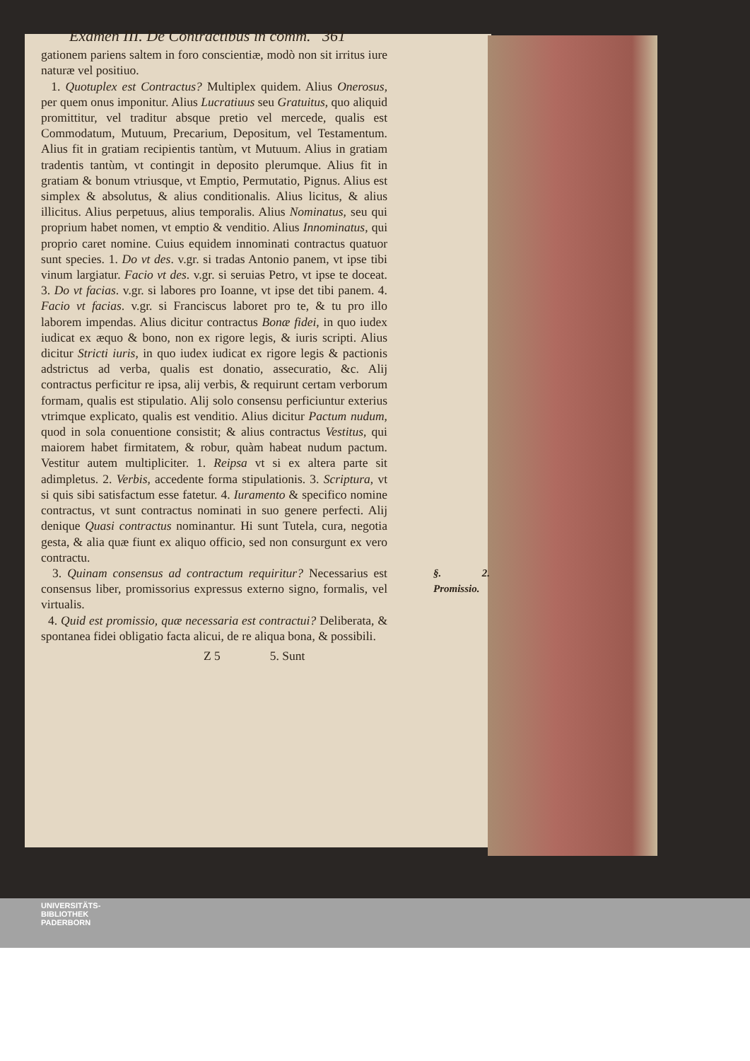Examen III. De Contractibus in comm. 361
gationem pariens saltem in foro conscientiæ, modò non sit irritus iure naturæ vel positiuo.
1. Quotuplex est Contractus? Multiplex quidem. Alius Onerosus, per quem onus imponitur. Alius Lucratiuus seu Gratuitus, quo aliquid promittitur, vel traditur absque pretio vel mercede, qualis est Commodatum, Mutuum, Precarium, Depositum, vel Testamentum. Alius fit in gratiam recipientis tantùm, vt Mutuum. Alius in gratiam tradentis tantùm, vt contingit in deposito plerumque. Alius fit in gratiam & bonum vtriusque, vt Emptio, Permutatio, Pignus. Alius est simplex & absolutus, & alius conditionalis. Alius licitus, & alius illicitus. Alius perpetuus, alius temporalis. Alius Nominatus, seu qui proprium habet nomen, vt emptio & venditio. Alius Innominatus, qui proprio caret nomine. Cuius equidem innominati contractus quatuor sunt species. 1. Do vt des. v.gr. si tradas Antonio panem, vt ipse tibi vinum largiatur. Facio vt des. v.gr. si seruias Petro, vt ipse te doceat. 3. Do vt facias. v.gr. si labores pro Ioanne, vt ipse det tibi panem. 4. Facio vt facias. v.gr. si Franciscus laboret pro te, & tu pro illo laborem impendas. Alius dicitur contractus Bonæ fidei, in quo iudex iudicat ex æquo & bono, non ex rigore legis, & iuris scripti. Alius dicitur Stricti iuris, in quo iudex iudicat ex rigore legis & pactionis adstrictus ad verba, qualis est donatio, assecuratio, &c. Alij contractus perficitur re ipsa, alij verbis, & requirunt certam verborum formam, qualis est stipulatio. Alij solo consensu perficiuntur exterius vtrimque explicato, qualis est venditio. Alius dicitur Pactum nudum, quod in sola conuentione consistit; & alius contractus Vestitus, qui maiorem habet firmitatem, & robur, quàm habeat nudum pactum. Vestitur autem multipliciter. 1. Reipsa vt si ex altera parte sit adimpletus. 2. Verbis, accedente forma stipulationis. 3. Scriptura, vt si quis sibi satisfactum esse fatetur. 4. Iuramento & specifico nomine contractus, vt sunt contractus nominati in suo genere perfecti. Alij denique Quasi contractus nominantur. Hi sunt Tutela, cura, negotia gesta, & alia quæ fiunt ex aliquo officio, sed non consurgunt ex vero contractu.
§. 2. Promissio. 3. Quinam consensus ad contractum requiritur? Necessarius est consensus liber, promissorius expressus externo signo, formalis, vel virtualis.
4. Quid est promissio, quæ necessaria est contractui? Deliberata, & spontanea fidei obligatio facta alicui, de re aliqua bona, & possibili.
Z 5 5. Sunt
UNIVERSITÄTS-
BIBLIOTHEK
PADERBORN